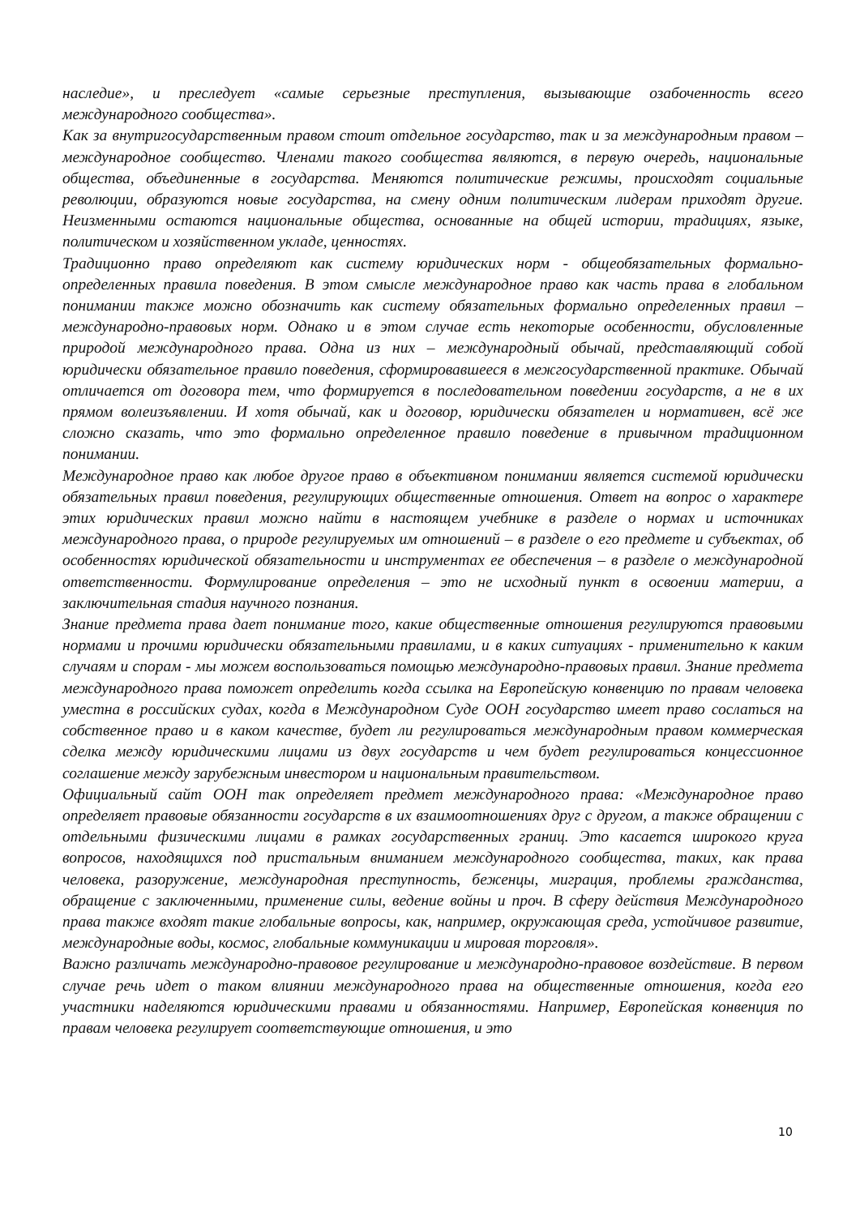наследие», и преследует «самые серьезные преступления, вызывающие озабоченность всего международного сообщества».
Как за внутригосударственным правом стоит отдельное государство, так и за международным правом – международное сообщество. Членами такого сообщества являются, в первую очередь, национальные общества, объединенные в государства. Меняются политические режимы, происходят социальные революции, образуются новые государства, на смену одним политическим лидерам приходят другие. Неизменными остаются национальные общества, основанные на общей истории, традициях, языке, политическом и хозяйственном укладе, ценностях.
Традиционно право определяют как систему юридических норм - общеобязательных формально-определенных правила поведения. В этом смысле международное право как часть права в глобальном понимании также можно обозначить как систему обязательных формально определенных правил – международно-правовых норм. Однако и в этом случае есть некоторые особенности, обусловленные природой международного права. Одна из них – международный обычай, представляющий собой юридически обязательное правило поведения, сформировавшееся в межгосударственной практике. Обычай отличается от договора тем, что формируется в последовательном поведении государств, а не в их прямом волеизъявлении. И хотя обычай, как и договор, юридически обязателен и нормативен, всё же сложно сказать, что это формально определенное правило поведение в привычном традиционном понимании.
Международное право как любое другое право в объективном понимании является системой юридически обязательных правил поведения, регулирующих общественные отношения. Ответ на вопрос о характере этих юридических правил можно найти в настоящем учебнике в разделе о нормах и источниках международного права, о природе регулируемых им отношений – в разделе о его предмете и субъектах, об особенностях юридической обязательности и инструментах ее обеспечения – в разделе о международной ответственности. Формулирование определения – это не исходный пункт в освоении материи, а заключительная стадия научного познания.
Знание предмета права дает понимание того, какие общественные отношения регулируются правовыми нормами и прочими юридически обязательными правилами, и в каких ситуациях - применительно к каким случаям и спорам - мы можем воспользоваться помощью международно-правовых правил. Знание предмета международного права поможет определить когда ссылка на Европейскую конвенцию по правам человека уместна в российских судах, когда в Международном Суде ООН государство имеет право сослаться на собственное право и в каком качестве, будет ли регулироваться международным правом коммерческая сделка между юридическими лицами из двух государств и чем будет регулироваться концессионное соглашение между зарубежным инвестором и национальным правительством.
Официальный сайт ООН так определяет предмет международного права: «Международное право определяет правовые обязанности государств в их взаимоотношениях друг с другом, а также обращении с отдельными физическими лицами в рамках государственных границ. Это касается широкого круга вопросов, находящихся под пристальным вниманием международного сообщества, таких, как права человека, разоружение, международная преступность, беженцы, миграция, проблемы гражданства, обращение с заключенными, применение силы, ведение войны и проч. В сферу действия Международного права также входят такие глобальные вопросы, как, например, окружающая среда, устойчивое развитие, международные воды, космос, глобальные коммуникации и мировая торговля».
Важно различать международно-правовое регулирование и международно-правовое воздействие. В первом случае речь идет о таком влиянии международного права на общественные отношения, когда его участники наделяются юридическими правами и обязанностями. Например, Европейская конвенция по правам человека регулирует соответствующие отношения, и это
10